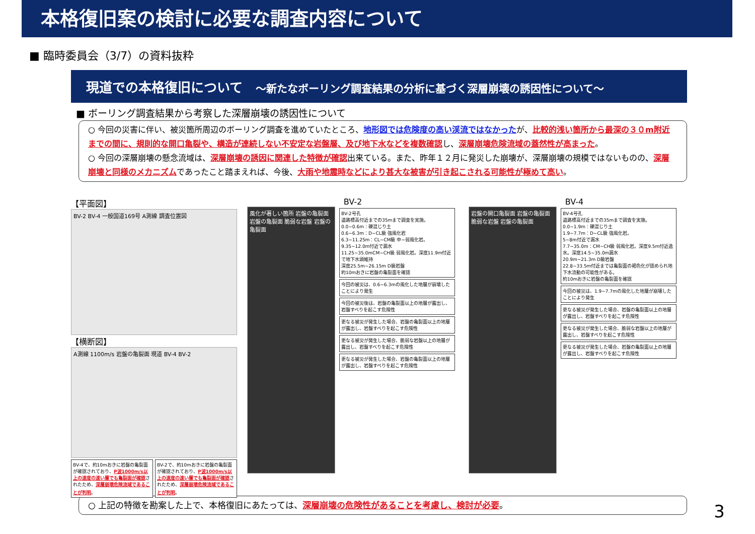本格復旧案の検討に必要な調査内容について
■ 臨時委員会（3/7）の資料抜粋
現道での本格復旧について　～新たなボーリング調査結果の分析に基づく深層崩壊の誘因性について～
■ ボーリング調査結果から考察した深層崩壊の誘因性について
○ 今回の災害に伴い、被災箇所周辺のボーリング調査を進めていたところ、地形図では危険度の高い渓流ではなかったが、比較的浅い箇所から最深の３０m附近までの間に、規則的な開口亀裂や、構造が連続しない不安定な岩盤層、及び地下水などを複数確認し、深層崩壊危険流域の蓋然性が高まった。
○ 今回の深層崩壊の懸念流域は、深層崩壊の誘因に関連した特徴が確認出来ている。また、昨年１２月に発災した崩壊が、深層崩壊の規模ではないものの、深層崩壊と同様のメカニズムであったこと踏まえれば、今後、大雨や地震時などにより甚大な被害が引き起こされる可能性が極めて高い。
【平面図】
BV-2 BV-4 一般国道169号 A測線 調査位置図
【横断図】
A測線 1100m/s 岩盤の亀裂面 現道 BV-4 BV-2
BV-4で、約10mおきに岩盤の亀裂面が確認されており、P波1000m/s以上の速度の速い層でも亀裂面が確認されたため、深層崩壊危険流域であることが判明。
BV-2で、約10mおきに岩盤の亀裂面が確認されており、P波1000m/s以上の速度の速い層でも亀裂面が確認されたため、深層崩壊危険流域であることが判明。
BV-2
風化が著しい箇所 岩盤の亀裂面 岩盤の亀裂面 脆弱な岩盤 岩盤の亀裂面
BV-2号孔
道路標高付近までの35mまで調査を実施。
0.0~0.6m：礫混じり土
0.6~6.3m：D~CL級 強風化岩
6.3~11.25m：CL~CM級 中~弱風化岩。
9.35~12.0m付近で漏水
11.25~35.0mCM~CH級 弱風化岩。深度11.9m付近で地下水頭維持
深度25.5m~26.15m D級岩盤
約10mおきに岩盤の亀裂面を確認
今回の被災は、0.6~6.3mの風化した地層が崩壊したことにより発生
今回の被災後は、岩盤の亀裂面以上の地層が露出し、岩盤すべりを起こす危険性
更なる被災が発生した場合、岩盤の亀裂面以上の地層が露出し、岩盤すべりを起こす危険性
更なる被災が発生した場合、脆弱な岩盤以上の地層が露出し、岩盤すべりを起こす危険性
更なる被災が発生した場合、岩盤の亀裂面以上の地層が露出し、岩盤すべりを起こす危険性
BV-4
岩盤の開口亀裂面 岩盤の亀裂面 脆弱な岩盤 岩盤の亀裂面
BV-4号孔
道路標高付近までの35mまで調査を実施。
0.0~1.9m：礫混じり土
1.9~7.7m：D~CL級 強風化岩。
5~8m付近で漏水
7.7~35.0m：CM~CH級 弱風化岩。深度9.5m付近逸水。深度14.5~35.0m漏水
20.9m~21.3m D級岩盤
22.8~33.5m付近までは亀裂面の褐色化が認められ地下水流動の可能性がある。
約10mおきに岩盤の亀裂面を確認
今回の被災は、1.9~7.7mの風化した地層が崩壊したことにより発生
更なる被災が発生した場合、岩盤の亀裂面以上の地層が露出し、岩盤すべりを起こす危険性
更なる被災が発生した場合、脆弱な岩盤以上の地層が露出し、岩盤すべりを起こす危険性
更なる被災が発生した場合、岩盤の亀裂面以上の地層が露出し、岩盤すべりを起こす危険性
○ 上記の特徴を勘案した上で、本格復旧にあたっては、深層崩壊の危険性があることを考慮し、検討が必要。
3